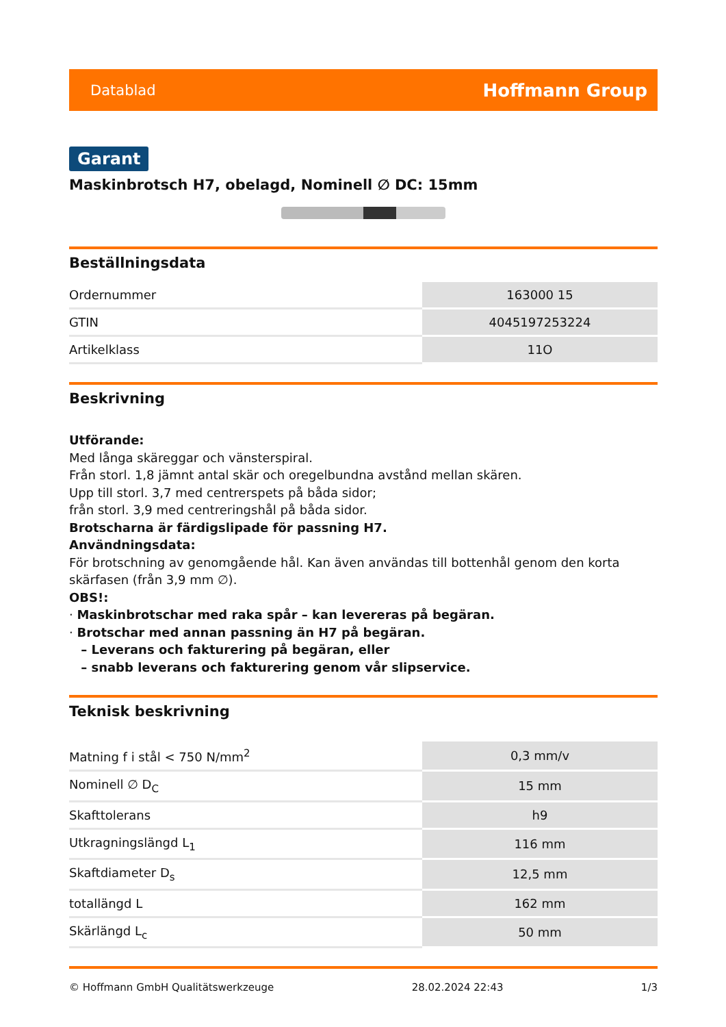Datablad Hoffmann Group
Garant
Maskinbrotsch H7, obelagd, Nominell ∅ DC: 15mm
Beställningsdata
| Ordernummer | 163000 15 |
| GTIN | 4045197253224 |
| Artikelklass | 11O |
Beskrivning
Utförande:
Med långa skäreggar och vänsterspiral.
Från storl. 1,8 jämnt antal skär och oregelbundna avstånd mellan skären.
Upp till storl. 3,7 med centrerspets på båda sidor;
från storl. 3,9 med centreringshål på båda sidor.
Brotscharna är färdigslipade för passning H7.
Användningsdata:
För brotschning av genomgående hål. Kan även användas till bottenhål genom den korta skärfasen (från 3,9 mm ∅).
OBS!:
· Maskinbrotschar med raka spår – kan levereras på begäran.
· Brotschar med annan passning än H7 på begäran.
– Leverans och fakturering på begäran, eller
– snabb leverans och fakturering genom vår slipservice.
Teknisk beskrivning
| Matning f i stål < 750 N/mm<sup>2</sup> | 0,3 mm/v |
| Nominell ∅ D<sub>C</sub> | 15 mm |
| Skafttolerans | h9 |
| Utkragningslängd L<sub>1</sub> | 116 mm |
| Skaftdiameter D<sub>s</sub> | 12,5 mm |
| totallängd L | 162 mm |
| Skärlängd L<sub>c</sub> | 50 mm |
© Hoffmann GmbH Qualitätswerkzeuge 28.02.2024 22:43 1/3